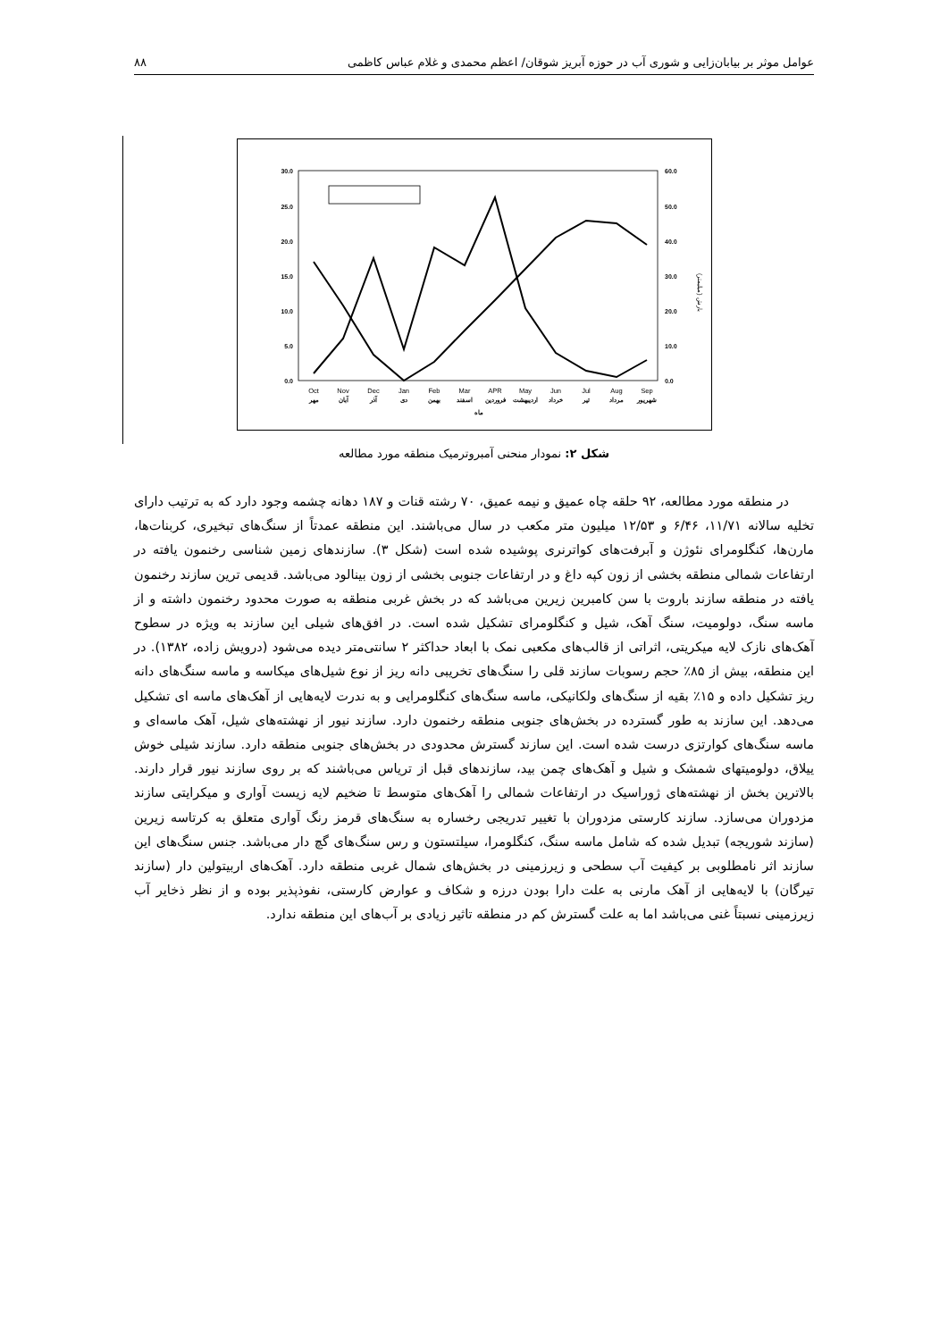عوامل موثر بر بیابان‌زایی و شوری آب در حوزه آبریز شوقان/ اعظم محمدی و غلام عباس کاظمی ۸۸
30.0
25.0
20.0
15.0
10.0
5.0
0.0
60.0
50.0
40.0
30.0
20.0
10.0
0.0
Oct
Nov
Dec
Jan
Feb
Mar
APR
May
Jun
Jul
Aug
Sep
مهر
آبان
آذر
دی
بهمن
اسفند
فروردین
اردیبهشت
خرداد
تیر
مرداد
شهریور
ماه
بارش (میلیمتر)
شکل ۲: نمودار منحنی آمبروترمیک منطقه مورد مطالعه
در منطقه مورد مطالعه، ۹۲ حلقه چاه عمیق و نیمه عمیق، ۷۰ رشته قنات و ۱۸۷ دهانه چشمه وجود دارد که به ترتیب دارای تخلیه سالانه ۱۱/۷۱، ۶/۴۶ و ۱۲/۵۳ میلیون متر مکعب در سال می‌باشند. این منطقه عمدتاً از سنگ‌های تبخیری، کربنات‌ها، مارن‌ها، کنگلومرای نئوژن و آبرفت‌های کواترنری پوشیده شده است (شکل ۳). سازندهای زمین شناسی رخنمون یافته در ارتفاعات شمالی منطقه بخشی از زون کپه داغ و در ارتفاعات جنوبی بخشی از زون بینالود می‌باشد. قدیمی ترین سازند رخنمون یافته در منطقه سازند باروت با سن کامبرین زیرین می‌باشد که در بخش غربی منطقه به صورت محدود رخنمون داشته و از ماسه سنگ، دولومیت، سنگ آهک، شیل و کنگلومرای تشکیل شده است. در افق‌های شیلی این سازند به ویژه در سطوح آهک‌های نازک لایه میکریتی، اثراتی از قالب‌های مکعبی نمک با ابعاد حداکثر ۲ سانتی‌متر دیده می‌شود (درویش زاده، ۱۳۸۲). در این منطقه، بیش از ۸۵٪ حجم رسوبات سازند قلی را سنگ‌های تخریبی دانه ریز از نوع شیل‌های میکاسه و ماسه سنگ‌های دانه ریز تشکیل داده و ۱۵٪ بقیه از سنگ‌های ولکانیکی، ماسه سنگ‌های کنگلومرایی و به ندرت لایه‌هایی از آهک‌های ماسه ای تشکیل می‌دهد. این سازند به طور گسترده در بخش‌های جنوبی منطقه رخنمون دارد. سازند نیور از نهشته‌های شیل، آهک ماسه‌ای و ماسه سنگ‌های کوارتزی درست شده است. این سازند گسترش محدودی در بخش‌های جنوبی منطقه دارد. سازند شیلی خوش ییلاق، دولومیتهای شمشک و شیل و آهک‌های چمن بید، سازندهای قبل از تریاس می‌باشند که بر روی سازند نیور قرار دارند. بالاترین بخش از نهشته‌های ژوراسیک در ارتفاعات شمالی را آهک‌های متوسط تا ضخیم لایه زیست آواری و میکرایتی سازند مزدوران می‌سازد. سازند کارستی مزدوران با تغییر تدریجی رخساره به سنگ‌های قرمز رنگ آواری متعلق به کرتاسه زیرین (سازند شوریجه) تبدیل شده که شامل ماسه سنگ، کنگلومرا، سیلتستون و رس سنگ‌های گچ دار می‌باشد. جنس سنگ‌های این سازند اثر نامطلوبی بر کیفیت آب سطحی و زیرزمینی در بخش‌های شمال غربی منطقه دارد. آهک‌های اربیتولین دار (سازند تیرگان) با لایه‌هایی از آهک مارنی به علت دارا بودن درزه و شکاف و عوارض کارستی، نفوذپذیر بوده و از نظر ذخایر آب زیرزمینی نسبتاً غنی می‌باشد اما به علت گسترش کم در منطقه تاثیر زیادی بر آب‌های این منطقه ندارد.